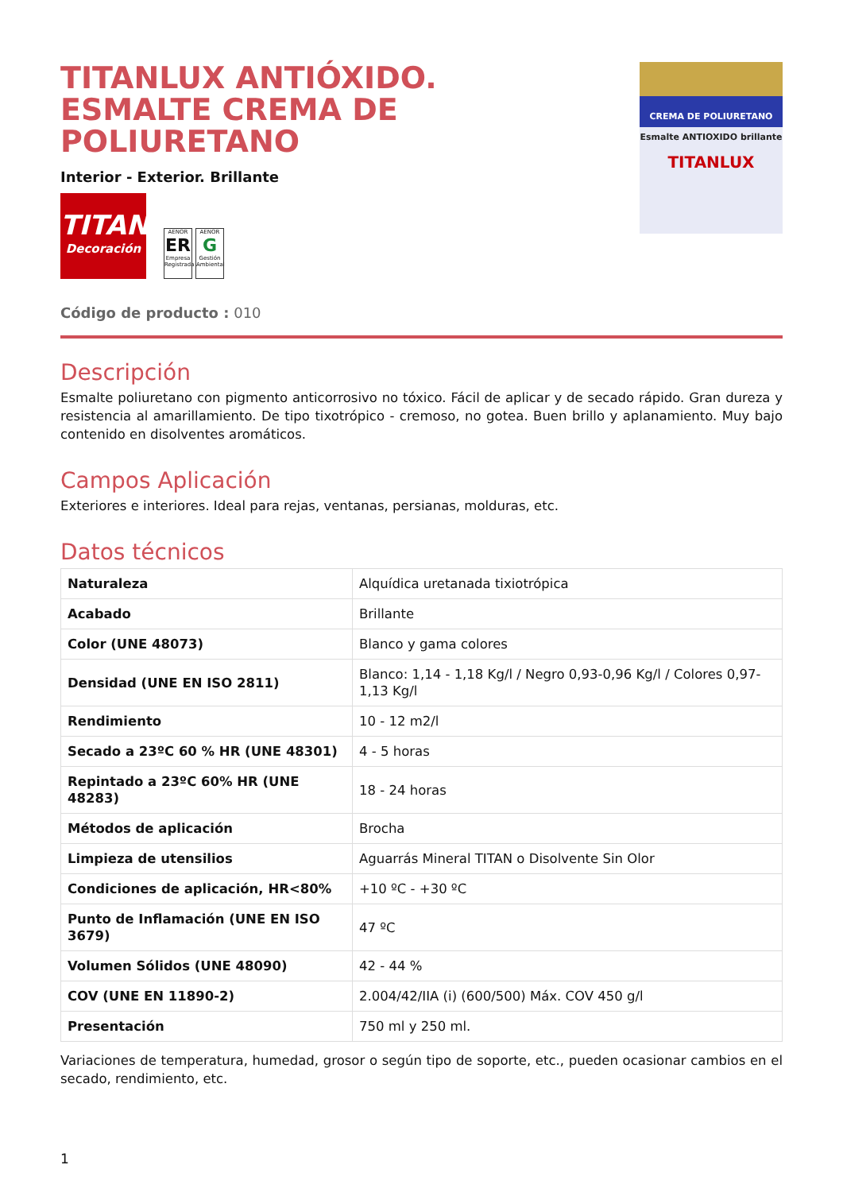TITANLUX ANTIÓXIDO.
ESMALTE CREMA DE
POLIURETANO
Interior - Exterior. Brillante
TITAN
Decoración
AENOR
ER
Empresa Registrada AENOR
G
Gestión Ambiental
CREMA DE POLIURETANO
Esmalte ANTIOXIDO brillante
TITANLUX
Código de producto : 010
Descripción
Esmalte poliuretano con pigmento anticorrosivo no tóxico. Fácil de aplicar y de secado rápido. Gran dureza y resistencia al amarillamiento. De tipo tixotrópico - cremoso, no gotea. Buen brillo y aplanamiento. Muy bajo contenido en disolventes aromáticos.
Campos Aplicación
Exteriores e interiores. Ideal para rejas, ventanas, persianas, molduras, etc.
Datos técnicos
| Naturaleza | Alquídica uretanada tixiotrópica |
| Acabado | Brillante |
| Color (UNE 48073) | Blanco y gama colores |
| Densidad (UNE EN ISO 2811) | Blanco: 1,14 - 1,18 Kg/l / Negro 0,93-0,96 Kg/l / Colores 0,97-1,13 Kg/l |
| Rendimiento | 10 - 12 m2/l |
| Secado a 23ºC 60 % HR (UNE 48301) | 4 - 5 horas |
| Repintado a 23ºC 60% HR (UNE 48283) | 18 - 24 horas |
| Métodos de aplicación | Brocha |
| Limpieza de utensilios | Aguarrás Mineral TITAN o Disolvente Sin Olor |
| Condiciones de aplicación, HR<80% | +10 ºC - +30 ºC |
| Punto de Inflamación (UNE EN ISO 3679) | 47 ºC |
| Volumen Sólidos (UNE 48090) | 42 - 44 % |
| COV (UNE EN 11890-2) | 2.004/42/IIA (i) (600/500) Máx. COV 450 g/l |
| Presentación | 750 ml y 250 ml. |
Variaciones de temperatura, humedad, grosor o según tipo de soporte, etc., pueden ocasionar cambios en el secado, rendimiento, etc.
1